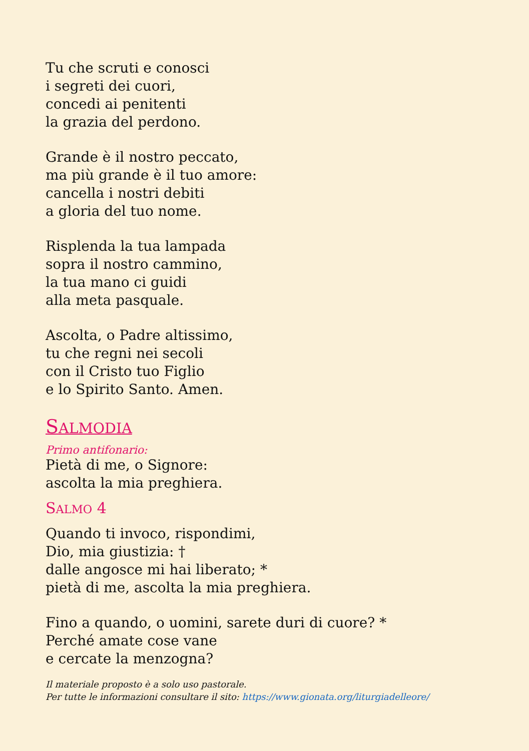Tu che scruti e conosci
i segreti dei cuori,
concedi ai penitenti
la grazia del perdono.
Grande è il nostro peccato,
ma più grande è il tuo amore:
cancella i nostri debiti
a gloria del tuo nome.
Risplenda la tua lampada
sopra il nostro cammino,
la tua mano ci guidi
alla meta pasquale.
Ascolta, o Padre altissimo,
tu che regni nei secoli
con il Cristo tuo Figlio
e lo Spirito Santo. Amen.
SALMODIA
Primo antifonario:
Pietà di me, o Signore:
ascolta la mia preghiera.
SALMO 4
Quando ti invoco, rispondimi,
Dio, mia giustizia: †
dalle angosce mi hai liberato; *
pietà di me, ascolta la mia preghiera.
Fino a quando, o uomini, sarete duri di cuore? *
Perché amate cose vane
e cercate la menzogna?
Il materiale proposto è a solo uso pastorale.
Per tutte le informazioni consultare il sito: https://www.gionata.org/liturgiadelleore/